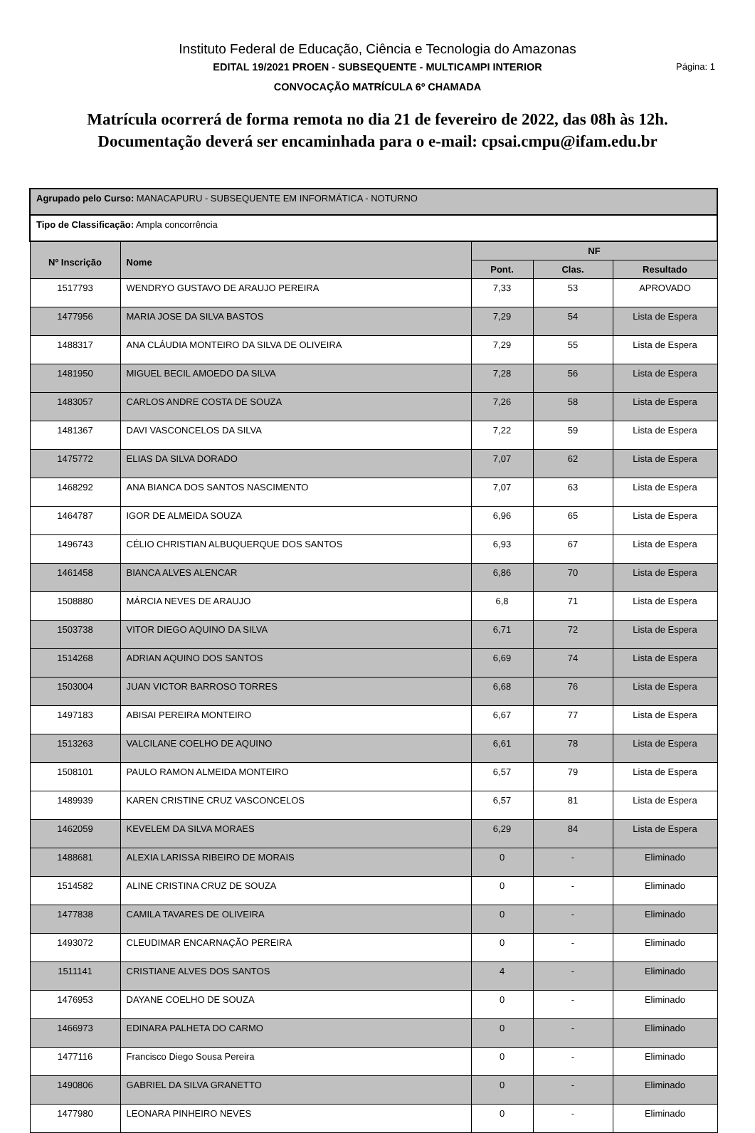Instituto Federal de Educação, Ciência e Tecnologia do Amazonas
EDITAL 19/2021 PROEN - SUBSEQUENTE - MULTICAMPI INTERIOR Página: 1
CONVOCAÇÃO MATRÍCULA 6º CHAMADA
Matrícula ocorrerá de forma remota no dia 21 de fevereiro de 2022, das 08h às 12h.
Documentação deverá ser encaminhada para o e-mail: cpsai.cmpu@ifam.edu.br
| Agrupado pelo Curso: MANACAPURU - SUBSEQUENTE EM INFORMÁTICA - NOTURNO | | | | |
| Tipo de Classificação: Ampla concorrência | | | | |
| Nº Inscrição | Nome | NF | | |
| | | Pont. | Clas. | Resultado |
| 1517793 | WENDRYO GUSTAVO DE ARAUJO PEREIRA | 7,33 | 53 | APROVADO |
| 1477956 | MARIA JOSE DA SILVA BASTOS | 7,29 | 54 | Lista de Espera |
| 1488317 | ANA CLÁUDIA MONTEIRO DA SILVA DE OLIVEIRA | 7,29 | 55 | Lista de Espera |
| 1481950 | MIGUEL BECIL AMOEDO DA SILVA | 7,28 | 56 | Lista de Espera |
| 1483057 | CARLOS ANDRE COSTA DE SOUZA | 7,26 | 58 | Lista de Espera |
| 1481367 | DAVI VASCONCELOS DA SILVA | 7,22 | 59 | Lista de Espera |
| 1475772 | ELIAS DA SILVA DORADO | 7,07 | 62 | Lista de Espera |
| 1468292 | ANA BIANCA DOS SANTOS NASCIMENTO | 7,07 | 63 | Lista de Espera |
| 1464787 | IGOR DE ALMEIDA SOUZA | 6,96 | 65 | Lista de Espera |
| 1496743 | CÉLIO CHRISTIAN ALBUQUERQUE DOS SANTOS | 6,93 | 67 | Lista de Espera |
| 1461458 | BIANCA ALVES ALENCAR | 6,86 | 70 | Lista de Espera |
| 1508880 | MÁRCIA NEVES DE ARAUJO | 6,8 | 71 | Lista de Espera |
| 1503738 | VITOR DIEGO AQUINO DA SILVA | 6,71 | 72 | Lista de Espera |
| 1514268 | ADRIAN AQUINO DOS SANTOS | 6,69 | 74 | Lista de Espera |
| 1503004 | JUAN VICTOR BARROSO TORRES | 6,68 | 76 | Lista de Espera |
| 1497183 | ABISAI PEREIRA MONTEIRO | 6,67 | 77 | Lista de Espera |
| 1513263 | VALCILANE COELHO DE AQUINO | 6,61 | 78 | Lista de Espera |
| 1508101 | PAULO RAMON ALMEIDA MONTEIRO | 6,57 | 79 | Lista de Espera |
| 1489939 | KAREN CRISTINE CRUZ VASCONCELOS | 6,57 | 81 | Lista de Espera |
| 1462059 | KEVELEM DA SILVA MORAES | 6,29 | 84 | Lista de Espera |
| 1488681 | ALEXIA LARISSA RIBEIRO DE MORAIS | 0 | - | Eliminado |
| 1514582 | ALINE CRISTINA CRUZ DE SOUZA | 0 | - | Eliminado |
| 1477838 | CAMILA TAVARES DE OLIVEIRA | 0 | - | Eliminado |
| 1493072 | CLEUDIMAR ENCARNAÇÃO PEREIRA | 0 | - | Eliminado |
| 1511141 | CRISTIANE ALVES DOS SANTOS | 4 | - | Eliminado |
| 1476953 | DAYANE COELHO DE SOUZA | 0 | - | Eliminado |
| 1466973 | EDINARA PALHETA DO CARMO | 0 | - | Eliminado |
| 1477116 | Francisco Diego Sousa Pereira | 0 | - | Eliminado |
| 1490806 | GABRIEL DA SILVA GRANETTO | 0 | - | Eliminado |
| 1477980 | LEONARA PINHEIRO NEVES | 0 | - | Eliminado |